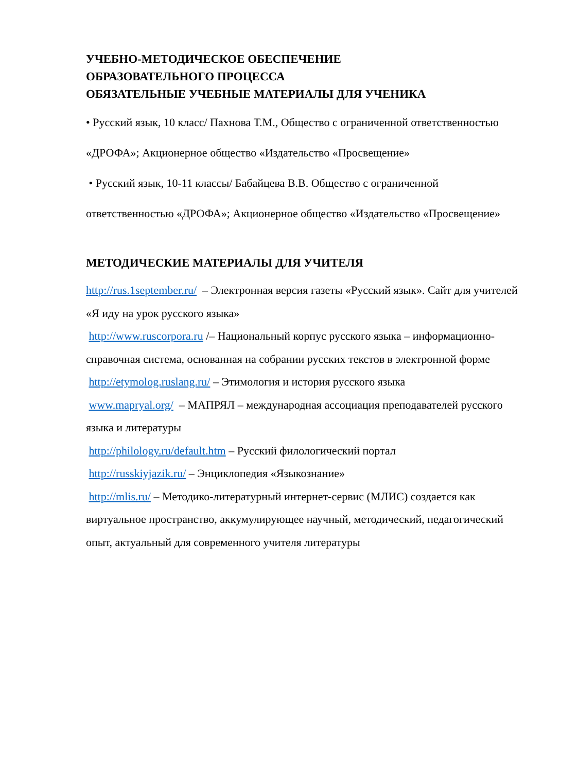УЧЕБНО-МЕТОДИЧЕСКОЕ ОБЕСПЕЧЕНИЕ
ОБРАЗОВАТЕЛЬНОГО ПРОЦЕССА
ОБЯЗАТЕЛЬНЫЕ УЧЕБНЫЕ МАТЕРИАЛЫ ДЛЯ УЧЕНИКА
• Русский язык, 10 класс/ Пахнова Т.М., Общество с ограниченной ответственностью «ДРОФА»; Акционерное общество «Издательство «Просвещение»
• Русский язык, 10-11 классы/ Бабайцева В.В. Общество с ограниченной ответственностью «ДРОФА»; Акционерное общество «Издательство «Просвещение»
МЕТОДИЧЕСКИЕ МАТЕРИАЛЫ ДЛЯ УЧИТЕЛЯ
http://rus.1september.ru/ – Электронная версия газеты «Русский язык». Сайт для учителей «Я иду на урок русского языка»
http://www.ruscorpora.ru /– Национальный корпус русского языка – информационно-справочная система, основанная на собрании русских текстов в электронной форме
http://etymolog.ruslang.ru/ – Этимология и история русского языка
www.mapryal.org/ – МАПРЯЛ – международная ассоциация преподавателей русского языка и литературы
http://philology.ru/default.htm – Русский филологический портал
http://russkiyjazik.ru/ – Энциклопедия «Языкознание»
http://mlis.ru/ – Методико-литературный интернет-сервис (МЛИС) создается как виртуальное пространство, аккумулирующее научный, методический, педагогический опыт, актуальный для современного учителя литературы